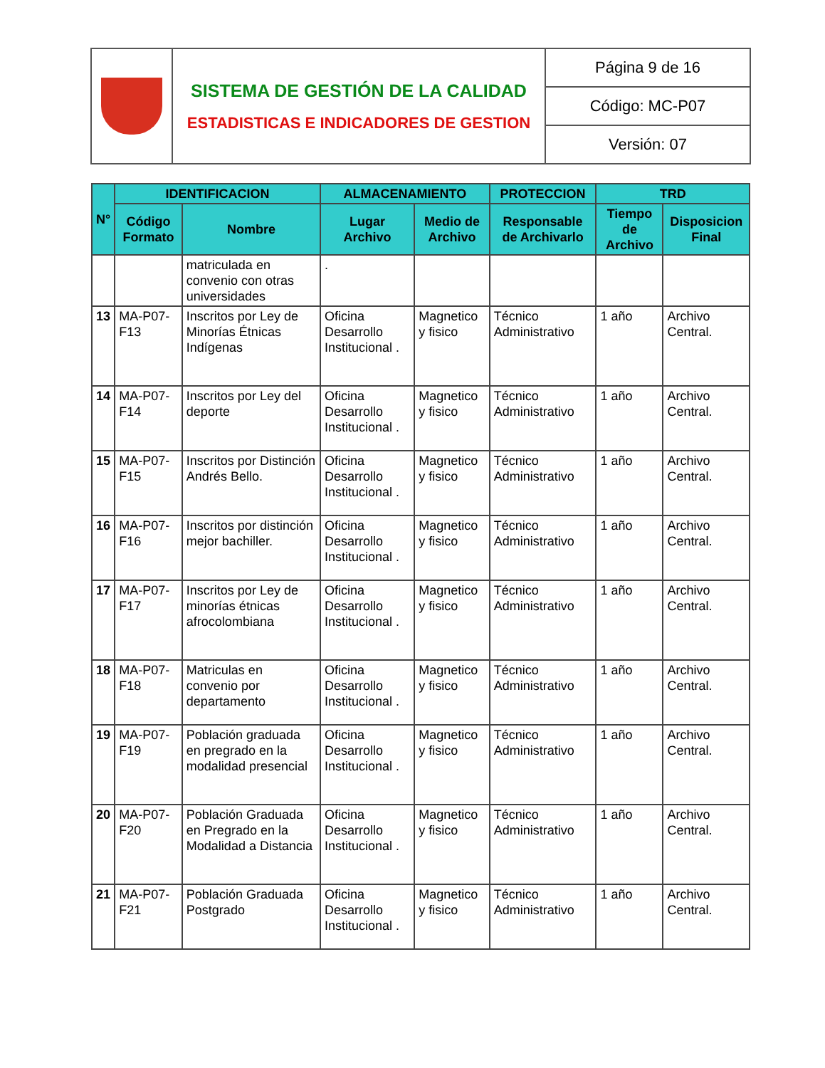| | SISTEMA DE GESTIÓN DE LA CALIDAD ESTADISTICAS E INDICADORES DE GESTION | Página 9 de 16 |
| | | Código: MC-P07 |
| | | Versión: 07 |
| N° | IDENTIFICACION | | ALMACENAMIENTO | | PROTECCION | TRD | |
| --- | --- | --- | --- | --- | --- | --- | --- |
| | Código Formato | Nombre | Lugar Archivo | Medio de Archivo | Responsable de Archivarlo | Tiempo de Archivo | Disposicion Final |
| | | matriculada en convenio con otras universidades | . | | | | |
| 13 | MA-P07-F13 | Inscritos por Ley de Minorías Étnicas Indígenas | Oficina Desarrollo Institucional . | Magnetico y fisico | Técnico Administrativo | 1 año | Archivo Central. |
| 14 | MA-P07-F14 | Inscritos por Ley del deporte | Oficina Desarrollo Institucional . | Magnetico y fisico | Técnico Administrativo | 1 año | Archivo Central. |
| 15 | MA-P07-F15 | Inscritos por Distinción Andrés Bello. | Oficina Desarrollo Institucional . | Magnetico y fisico | Técnico Administrativo | 1 año | Archivo Central. |
| 16 | MA-P07-F16 | Inscritos por distinción mejor bachiller. | Oficina Desarrollo Institucional . | Magnetico y fisico | Técnico Administrativo | 1 año | Archivo Central. |
| 17 | MA-P07-F17 | Inscritos por Ley de minorías étnicas afrocolombiana | Oficina Desarrollo Institucional . | Magnetico y fisico | Técnico Administrativo | 1 año | Archivo Central. |
| 18 | MA-P07-F18 | Matriculas en convenio por departamento | Oficina Desarrollo Institucional . | Magnetico y fisico | Técnico Administrativo | 1 año | Archivo Central. |
| 19 | MA-P07-F19 | Población graduada en pregrado en la modalidad presencial | Oficina Desarrollo Institucional . | Magnetico y fisico | Técnico Administrativo | 1 año | Archivo Central. |
| 20 | MA-P07-F20 | Población Graduada en Pregrado en la Modalidad a Distancia | Oficina Desarrollo Institucional . | Magnetico y fisico | Técnico Administrativo | 1 año | Archivo Central. |
| 21 | MA-P07-F21 | Población Graduada Postgrado | Oficina Desarrollo Institucional . | Magnetico y fisico | Técnico Administrativo | 1 año | Archivo Central. |